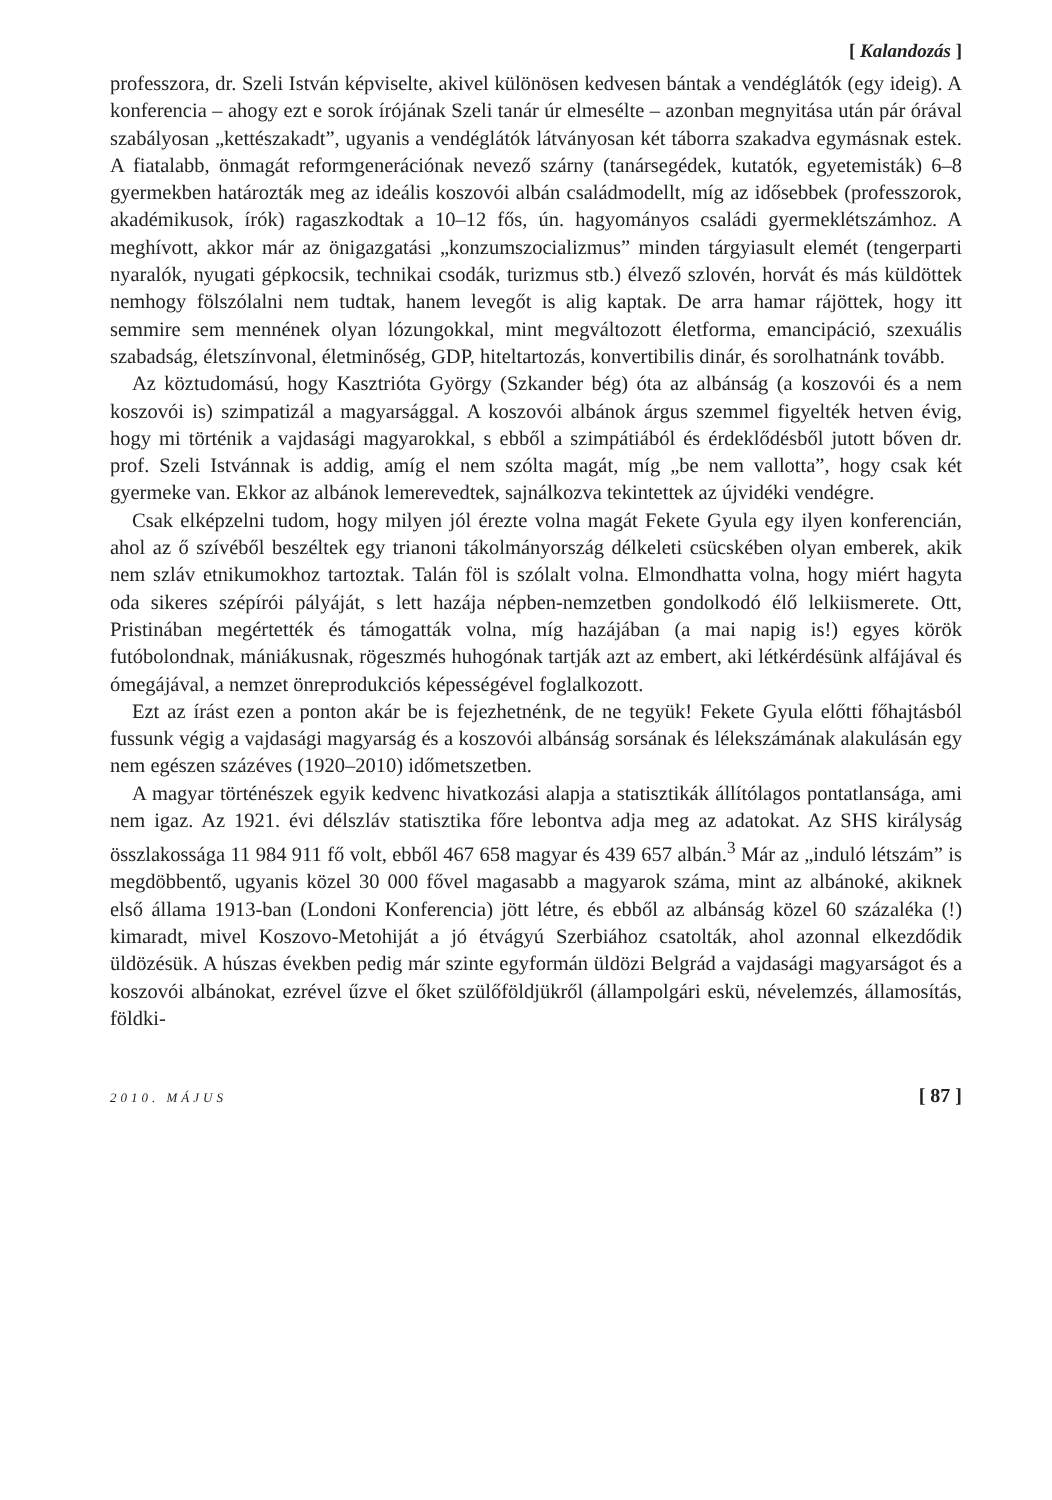[ Kalandozás ]
professzora, dr. Szeli István képviselte, akivel különösen kedvesen bántak a vendéglátók (egy ideig). A konferencia – ahogy ezt e sorok írójának Szeli tanár úr elmesélte – azonban megnyitása után pár órával szabályosan „kettészakadt”, ugyanis a vendéglátók látványosan két táborra szakadva egymásnak estek. A fiatalabb, önmagát reformgenerációnak nevező szárny (tanársegédek, kutatók, egyetemisták) 6–8 gyermekben határozták meg az ideális koszovói albán családmodellt, míg az idősebbek (professzorok, akadémikusok, írók) ragaszkodtak a 10–12 fős, ún. hagyományos családi gyermeklétszámhoz. A meghívott, akkor már az önigazgatási „konzumszocializmus” minden tárgyiasult elemét (tengerparti nyaralók, nyugati gépkocsik, technikai csodák, turizmus stb.) élvező szlovén, horvát és más küldöttek nemhogy fölszólalni nem tudtak, hanem levegőt is alig kaptak. De arra hamar rájöttek, hogy itt semmire sem mennének olyan lózungokkal, mint megváltozott életforma, emancipáció, szexuális szabadság, életszínvonal, életminőség, GDP, hiteltartozás, konvertibilis dinár, és sorolhatnánk tovább.
Az köztudomású, hogy Kasztrióta György (Szkander bég) óta az albánság (a koszovói és a nem koszovói is) szimpatizál a magyarsággal. A koszovói albánok árgus szemmel figyelték hetven évig, hogy mi történik a vajdasági magyarokkal, s ebből a szimpátiából és érdeklődésből jutott bőven dr. prof. Szeli Istvánnak is addig, amíg el nem szólta magát, míg „be nem vallotta”, hogy csak két gyermeke van. Ekkor az albánok lemerevedtek, sajnálkozva tekintettek az újvidéki vendégre.
Csak elképzelni tudom, hogy milyen jól érezte volna magát Fekete Gyula egy ilyen konferencián, ahol az ő szívéből beszéltek egy trianoni tákolmányország délkeleti csücskében olyan emberek, akik nem szláv etnikumokhoz tartoztak. Talán föl is szólalt volna. Elmondhatta volna, hogy miért hagyta oda sikeres szépírói pályáját, s lett hazája népben-nemzetben gondolkodó élő lelkiismerete. Ott, Pristinában megértették és támogatták volna, míg hazájában (a mai napig is!) egyes körök futóbolondnak, mániákusnak, rögeszmés huhogónak tartják azt az embert, aki létkérdésünk alfájával és ómegájával, a nemzet önreprodukciós képességével foglalkozott.
Ezt az írást ezen a ponton akár be is fejezhetnénk, de ne tegyük! Fekete Gyula előtti főhajtásból fussunk végig a vajdasági magyarság és a koszovói albánság sorsának és lélekszámának alakulásán egy nem egészen százéves (1920–2010) időmetszetben.
A magyar történészek egyik kedvenc hivatkozási alapja a statisztikák állítólagos pontatlansága, ami nem igaz. Az 1921. évi délszláv statisztika főre lebontva adja meg az adatokat. Az SHS királyság összlakossága 11 984 911 fő volt, ebből 467 658 magyar és 439 657 albán.<sup>3</sup> Már az „induló létszám” is megdöbbentő, ugyanis közel 30 000 fővel magasabb a magyarok száma, mint az albánoké, akiknek első állama 1913-ban (Londoni Konferencia) jött létre, és ebből az albánság közel 60 százaléka (!) kimaradt, mivel Koszovo-Metohiját a jó étvágyú Szerbiához csatolták, ahol azonnal elkezdődik üldözésük. A húszas években pedig már szinte egyformán üldözi Belgrád a vajdasági magyarságot és a koszovói albánokat, ezrével űzve el őket szülőföldjükről (állampolgári eskü, névelemzés, államosítás, földki-
2010. MÁJUS [ 87 ]